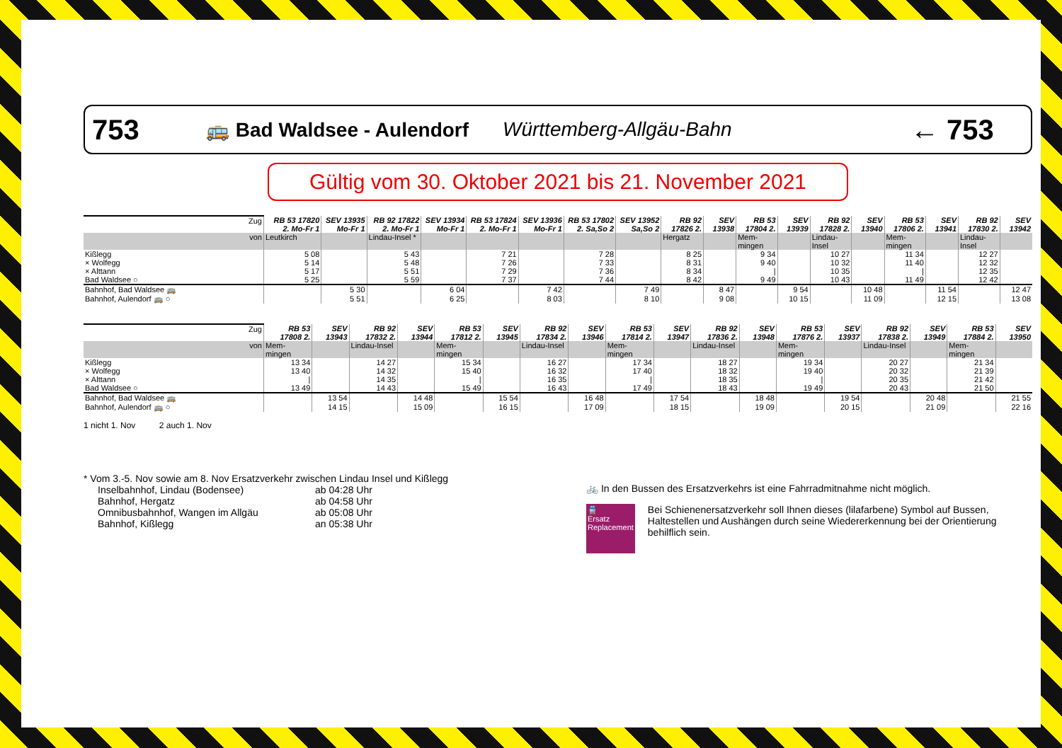753 🚌 Bad Waldsee - Aulendorf Württemberg-Allgäu-Bahn ← 753
Gültig vom 30. Oktober 2021 bis 21. November 2021
| Zug | RB 53 17820 2. Mo-Fr 1 | SEV 13935 Mo-Fr 1 | RB 92 17822 2. Mo-Fr 1 | SEV 13934 Mo-Fr 1 | RB 53 17824 2. Mo-Fr 1 | SEV 13936 Mo-Fr 1 | RB 53 17802 2. Sa,So 2 | SEV 13952 Sa,So 2 | RB 92 17826 2. | SEV 13938 | RB 53 17804 2. | SEV 13939 | RB 92 17828 2. | SEV 13940 | RB 53 17806 2. | SEV 13941 | RB 92 17830 2. | SEV 13942 |
| von | Leutkirch | | Lindau-Insel * | | | | | | Hergatz | | Mem-mingen | | Lindau-Insel | | Mem-mingen | | Lindau-Insel | |
| Kißlegg | 5 08 | | 5 43 | | 7 21 | | 7 28 | | 8 25 | | 9 34 | | 10 27 | | 11 34 | | 12 27 | |
| × Wolfegg | 5 14 | | 5 48 | | 7 26 | | 7 33 | | 8 31 | | 9 40 | | 10 32 | | 11 40 | | 12 32 | |
| × Alttann | 5 17 | | 5 51 | | 7 29 | | 7 36 | | 8 34 | | / | | 10 35 | | / | | 12 35 | |
| Bad Waldsee ○ | 5 25 | | 5 59 | | 7 37 | | 7 44 | | 8 42 | | 9 49 | | 10 43 | | 11 49 | | 12 42 | |
| Bahnhof, Bad Waldsee 🚌 | | 5 30 | | 6 04 | | 7 42 | | 7 49 | | 8 47 | | 9 54 | | 10 48 | | 11 54 | | 12 47 |
| Bahnhof, Aulendorf 🚌 ○ | | 5 51 | | 6 25 | | 8 03 | | 8 10 | | 9 08 | | 10 15 | | 11 09 | | 12 15 | | 13 08 |
| Zug | RB 53 17808 2. | SEV 13943 | RB 92 17832 2. | SEV 13944 | RB 53 17812 2. | SEV 13945 | RB 92 17834 2. | SEV 13946 | RB 53 17814 2. | SEV 13947 | RB 92 17836 2. | SEV 13948 | RB 53 17876 2. | SEV 13937 | RB 92 17838 2. | SEV 13949 | RB 53 17884 2. | SEV 13950 |
| von | Mem-mingen | | Lindau-Insel | | Mem-mingen | | Lindau-Insel | | Mem-mingen | | Lindau-Insel | | Mem-mingen | | Lindau-Insel | | Mem-mingen | |
| Kißlegg | 13 34 | | 14 27 | | 15 34 | | 16 27 | | 17 34 | | 18 27 | | 19 34 | | 20 27 | | 21 34 | |
| × Wolfegg | 13 40 | | 14 32 | | 15 40 | | 16 32 | | 17 40 | | 18 32 | | 19 40 | | 20 32 | | 21 39 | |
| × Alttann | / | | 14 35 | | / | | 16 35 | | / | | 18 35 | | / | | 20 35 | | 21 42 | |
| Bad Waldsee ○ | 13 49 | | 14 43 | | 15 49 | | 16 43 | | 17 49 | | 18 43 | | 19 49 | | 20 43 | | 21 50 | |
| Bahnhof, Bad Waldsee 🚌 | | 13 54 | | 14 48 | | 15 54 | | 16 48 | | 17 54 | | 18 48 | | 19 54 | | 20 48 | | 21 55 |
| Bahnhof, Aulendorf 🚌 ○ | | 14 15 | | 15 09 | | 16 15 | | 17 09 | | 18 15 | | 19 09 | | 20 15 | | 21 09 | | 22 16 |
1 nicht 1. Nov 2 auch 1. Nov
* Vom 3.-5. Nov sowie am 8. Nov Ersatzverkehr zwischen Lindau Insel und Kißlegg
| Inselbahnhof, Lindau (Bodensee) | ab 04:28 Uhr |
| Bahnhof, Hergatz | ab 04:58 Uhr |
| Omnibusbahnhof, Wangen im Allgäu | ab 05:08 Uhr |
| Bahnhof, Kißlegg | an 05:38 Uhr |
🚲 In den Bussen des Ersatzverkehrs ist eine Fahrradmitnahme nicht möglich.
🚆
Ersatz
Replacement
Bei Schienenersatzverkehr soll Ihnen dieses (lilafarbene) Symbol auf Bussen, Haltestellen und Aushängen durch seine Wiedererkennung bei der Orientierung behilflich sein.